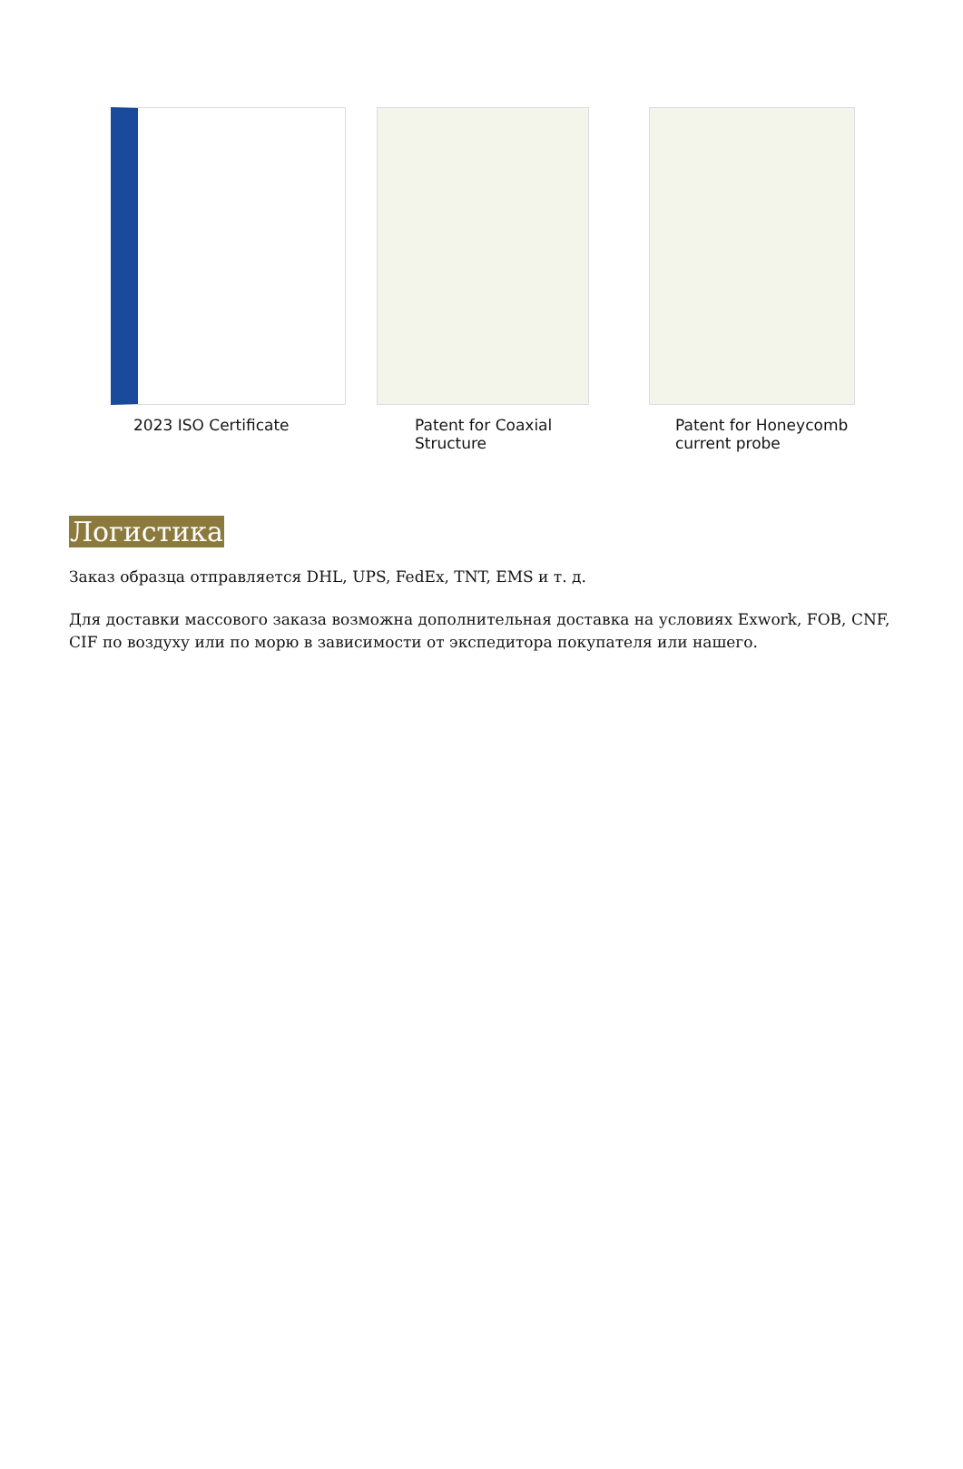2023 ISO Certificate Patent for Coaxial
Structure
Patent for Honeycomb
current probe
Логистика
Заказ образца отправляется DHL, UPS, FedEx, TNT, EMS и т. д.
Для доставки массового заказа возможна дополнительная доставка на условиях Exwork, FOB, CNF, CIF по воздуху или по морю в зависимости от экспедитора покупателя или нашего.